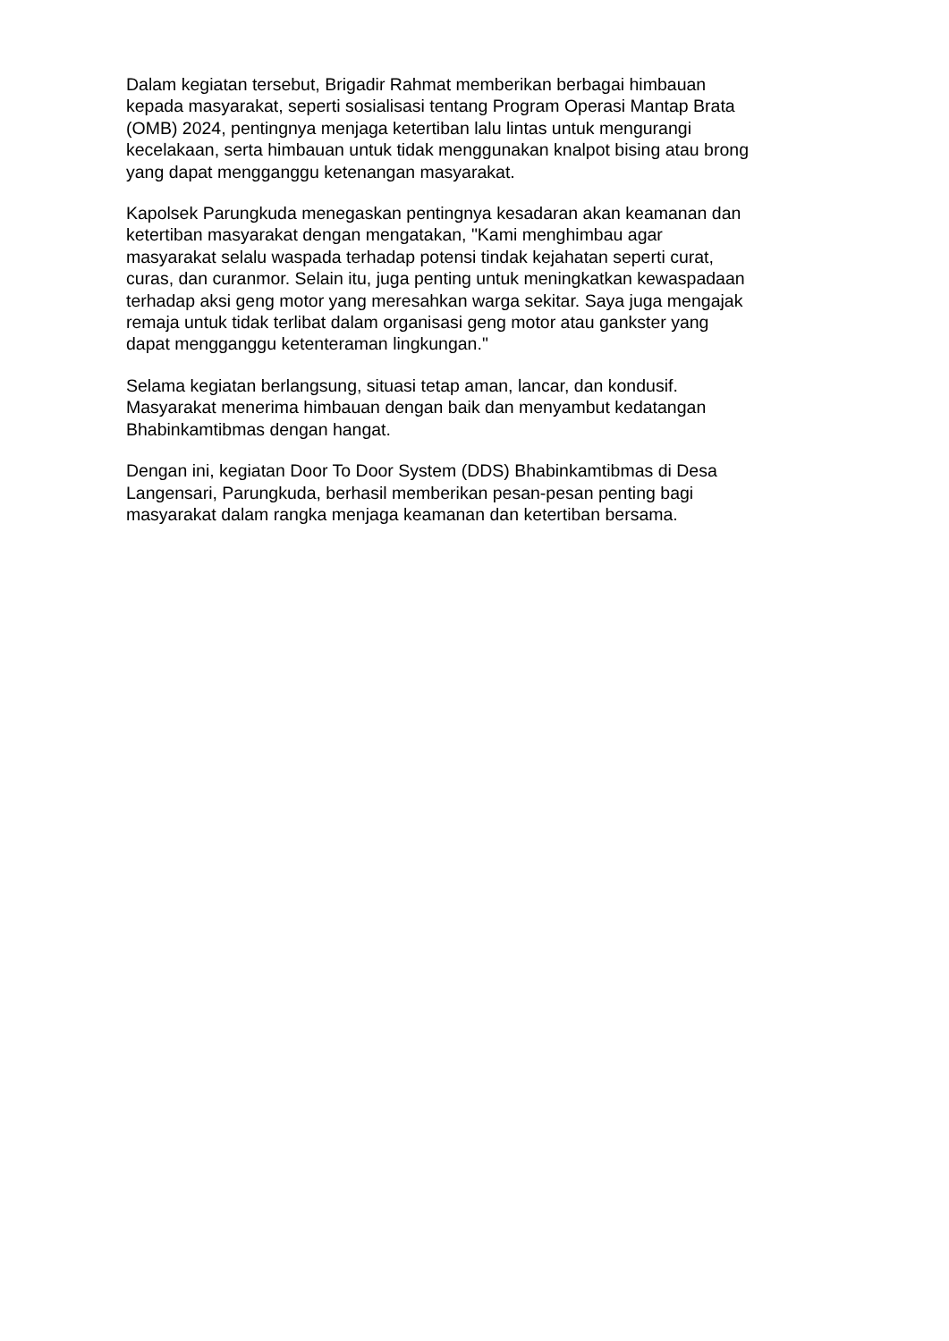Dalam kegiatan tersebut, Brigadir Rahmat memberikan berbagai himbauan
kepada masyarakat, seperti sosialisasi tentang Program Operasi Mantap Brata
(OMB) 2024, pentingnya menjaga ketertiban lalu lintas untuk mengurangi
kecelakaan, serta himbauan untuk tidak menggunakan knalpot bising atau brong
yang dapat mengganggu ketenangan masyarakat.
Kapolsek Parungkuda menegaskan pentingnya kesadaran akan keamanan dan
ketertiban masyarakat dengan mengatakan, "Kami menghimbau agar
masyarakat selalu waspada terhadap potensi tindak kejahatan seperti curat,
curas, dan curanmor. Selain itu, juga penting untuk meningkatkan kewaspadaan
terhadap aksi geng motor yang meresahkan warga sekitar. Saya juga mengajak
remaja untuk tidak terlibat dalam organisasi geng motor atau gankster yang
dapat mengganggu ketenteraman lingkungan."
Selama kegiatan berlangsung, situasi tetap aman, lancar, dan kondusif.
Masyarakat menerima himbauan dengan baik dan menyambut kedatangan
Bhabinkamtibmas dengan hangat.
Dengan ini, kegiatan Door To Door System (DDS) Bhabinkamtibmas di Desa
Langensari, Parungkuda, berhasil memberikan pesan-pesan penting bagi
masyarakat dalam rangka menjaga keamanan dan ketertiban bersama.